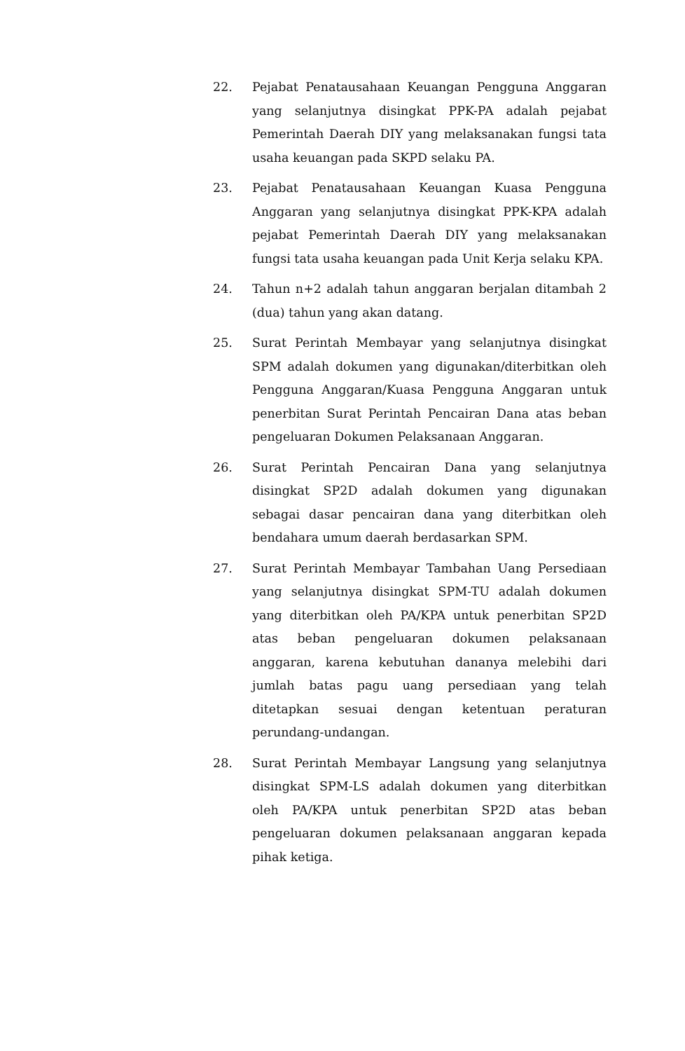22. Pejabat Penatausahaan Keuangan Pengguna Anggaran yang selanjutnya disingkat PPK-PA adalah pejabat Pemerintah Daerah DIY yang melaksanakan fungsi tata usaha keuangan pada SKPD selaku PA.
23. Pejabat Penatausahaan Keuangan Kuasa Pengguna Anggaran yang selanjutnya disingkat PPK-KPA adalah pejabat Pemerintah Daerah DIY yang melaksanakan fungsi tata usaha keuangan pada Unit Kerja selaku KPA.
24. Tahun n+2 adalah tahun anggaran berjalan ditambah 2 (dua) tahun yang akan datang.
25. Surat Perintah Membayar yang selanjutnya disingkat SPM adalah dokumen yang digunakan/diterbitkan oleh Pengguna Anggaran/Kuasa Pengguna Anggaran untuk penerbitan Surat Perintah Pencairan Dana atas beban pengeluaran Dokumen Pelaksanaan Anggaran.
26. Surat Perintah Pencairan Dana yang selanjutnya disingkat SP2D adalah dokumen yang digunakan sebagai dasar pencairan dana yang diterbitkan oleh bendahara umum daerah berdasarkan SPM.
27. Surat Perintah Membayar Tambahan Uang Persediaan yang selanjutnya disingkat SPM-TU adalah dokumen yang diterbitkan oleh PA/KPA untuk penerbitan SP2D atas beban pengeluaran dokumen pelaksanaan anggaran, karena kebutuhan dananya melebihi dari jumlah batas pagu uang persediaan yang telah ditetapkan sesuai dengan ketentuan peraturan perundang-undangan.
28. Surat Perintah Membayar Langsung yang selanjutnya disingkat SPM-LS adalah dokumen yang diterbitkan oleh PA/KPA untuk penerbitan SP2D atas beban pengeluaran dokumen pelaksanaan anggaran kepada pihak ketiga.